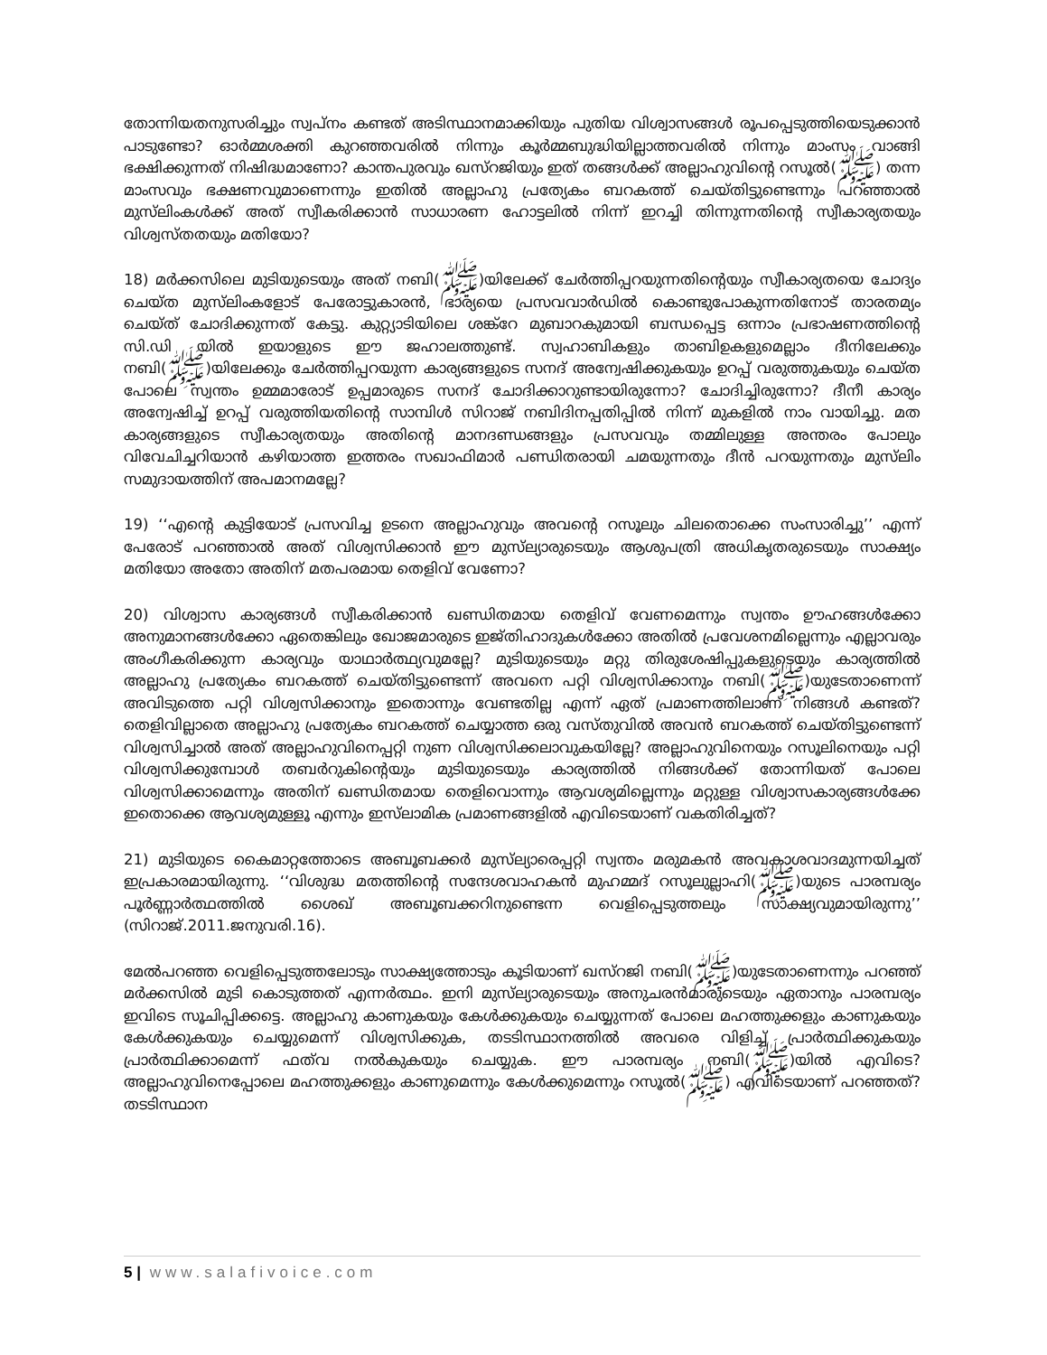തോന്നിയതനുസരിച്ചും സ്വപ്നം കണ്ടത് അടിസ്ഥാനമാക്കിയും പുതിയ വിശ്വാസങ്ങൾ രൂപപ്പെടുത്തിയെടുക്കാൻ പാടുണ്ടോ? ഓർമ്മശക്തി കുറഞ്ഞവരിൽ നിന്നും കൂർമ്മബുദ്ധിയില്ലാത്തവരിൽ നിന്നും മാംസം വാങ്ങി ഭക്ഷിക്കുന്നത് നിഷിദ്ധമാണോ? കാന്തപുരവും ഖസ്റജിയും ഇത് തങ്ങൾക്ക് അല്ലാഹുവിന്റെ റസൂൽ(ﷺ) തന്ന മാംസവും ഭക്ഷണവുമാണെന്നും ഇതിൽ അല്ലാഹു പ്രത്യേകം ബറകത്ത് ചെയ്തിട്ടുണ്ടെന്നും പറഞ്ഞാൽ മുസ്‌ലിംകൾക്ക് അത് സ്വീകരിക്കാൻ സാധാരണ ഹോട്ടലിൽ നിന്ന് ഇറച്ചി തിന്നുന്നതിന്റെ സ്വീകാര്യതയും വിശ്വസ്തതയും മതിയോ?
18) മർക്കസിലെ മുടിയുടെയും അത് നബി(ﷺ)യിലേക്ക് ചേർത്തിപ്പറയുന്നതിന്റെയും സ്വീകാര്യതയെ ചോദ്യം ചെയ്ത മുസ്‌ലിംകളോട് പേരോട്ടുകാരൻ, ഭാര്യയെ പ്രസവവാർഡിൽ കൊണ്ടുപോകുന്നതിനോട് താരതമ്യം ചെയ്ത് ചോദിക്കുന്നത് കേട്ടു. കുറ്റ്യാടിയിലെ ശങ്ക്റേ മുബാറകുമായി ബന്ധപ്പെട്ട ഒന്നാം പ്രഭാഷണത്തിന്റെ സി.ഡി യിൽ ഇയാളുടെ ഈ ജഹാലത്തുണ്ട്. സ്വഹാബികളും താബിഉകളുമെല്ലാം ദീനിലേക്കും നബി(ﷺ)യിലേക്കും ചേർത്തിപ്പറയുന്ന കാര്യങ്ങളുടെ സനദ് അന്വേഷിക്കുകയും ഉറപ്പ് വരുത്തുകയും ചെയ്ത പോലെ സ്വന്തം ഉമ്മമാരോട് ഉപ്പമാരുടെ സനദ് ചോദിക്കാറുണ്ടായിരുന്നോ? ചോദിച്ചിരുന്നോ? ദീനീ കാര്യം അന്വേഷിച്ച് ഉറപ്പ് വരുത്തിയതിന്റെ സാമ്പിൾ സിറാജ് നബിദിനപ്പതിപ്പിൽ നിന്ന് മുകളിൽ നാം വായിച്ചു. മത കാര്യങ്ങളുടെ സ്വീകാര്യതയും അതിന്റെ മാനദണ്ഡങ്ങളും പ്രസവവും തമ്മിലുള്ള അന്തരം പോലും വിവേചിച്ചറിയാൻ കഴിയാത്ത ഇത്തരം സഖാഫിമാർ പണ്ഡിതരായി ചമയുന്നതും ദീൻ പറയുന്നതും മുസ്‌ലിം സമുദായത്തിന് അപമാനമല്ലേ?
19) ‘‘എന്റെ കുട്ടിയോട് പ്രസവിച്ച ഉടനെ അല്ലാഹുവും അവന്റെ റസൂലും ചിലതൊക്കെ സംസാരിച്ചു’’ എന്ന് പേരോട് പറഞ്ഞാൽ അത് വിശ്വസിക്കാൻ ഈ മുസ്‌ല്യാരുടെയും ആശുപത്രി അധികൃതരുടെയും സാക്ഷ്യം മതിയോ അതോ അതിന് മതപരമായ തെളിവ് വേണോ?
20) വിശ്വാസ കാര്യങ്ങൾ സ്വീകരിക്കാൻ ഖണ്ഡിതമായ തെളിവ് വേണമെന്നും സ്വന്തം ഊഹങ്ങൾക്കോ അനുമാനങ്ങൾക്കോ ഏതെങ്കിലും ഖോജമാരുടെ ഇജ്തിഹാദുകൾക്കോ അതിൽ പ്രവേശനമില്ലെന്നും എല്ലാവരും അംഗീകരിക്കുന്ന കാര്യവും യാഥാർത്ഥ്യവുമല്ലേ? മുടിയുടെയും മറ്റു തിരുശേഷിപ്പുകളുടെയും കാര്യത്തിൽ അല്ലാഹു പ്രത്യേകം ബറകത്ത് ചെയ്തിട്ടുണ്ടെന്ന് അവനെ പറ്റി വിശ്വസിക്കാനും നബി(ﷺ)യുടേതാണെന്ന് അവിടുത്തെ പറ്റി വിശ്വസിക്കാനും ഇതൊന്നും വേണ്ടതില്ല എന്ന് ഏത് പ്രമാണത്തിലാണ് നിങ്ങൾ കണ്ടത്? തെളിവില്ലാതെ അല്ലാഹു പ്രത്യേകം ബറകത്ത് ചെയ്യാത്ത ഒരു വസ്തുവിൽ അവൻ ബറകത്ത് ചെയ്തിട്ടുണ്ടെന്ന് വിശ്വസിച്ചാൽ അത് അല്ലാഹുവിനെപ്പറ്റി നുണ വിശ്വസിക്കലാവുകയില്ലേ? അല്ലാഹുവിനെയും റസൂലിനെയും പറ്റി വിശ്വസിക്കുമ്പോൾ തബർറുകിന്റെയും മുടിയുടെയും കാര്യത്തിൽ നിങ്ങൾക്ക് തോന്നിയത് പോലെ വിശ്വസിക്കാമെന്നും അതിന് ഖണ്ഡിതമായ തെളിവൊന്നും ആവശ്യമില്ലെന്നും മറ്റുള്ള വിശ്വാസകാര്യങ്ങൾക്കേ ഇതൊക്കെ ആവശ്യമുള്ളൂ എന്നും ഇസ്‌ലാമിക പ്രമാണങ്ങളിൽ എവിടെയാണ് വകതിരിച്ചത്?
21) മുടിയുടെ കൈമാറ്റത്തോടെ അബൂബക്കർ മുസ്‌ല്യാരെപ്പറ്റി സ്വന്തം മരുമകൻ അവകാശവാദമുന്നയിച്ചത് ഇപ്രകാരമായിരുന്നു. ‘‘വിശുദ്ധ മതത്തിന്റെ സന്ദേശവാഹകൻ മുഹമ്മദ് റസൂലുല്ലാഹി(ﷺ)യുടെ പാരമ്പര്യം പൂർണ്ണാർത്ഥത്തിൽ ശൈഖ് അബൂബക്കറിനുണ്ടെന്ന വെളിപ്പെടുത്തലും സാക്ഷ്യവുമായിരുന്നു’’ (സിറാജ്.2011.ജനുവരി.16).
മേൽപറഞ്ഞ വെളിപ്പെടുത്തലോടും സാക്ഷ്യത്തോടും കൂടിയാണ് ഖസ്റജി നബി(ﷺ)യുടേതാണെന്നും പറഞ്ഞ് മർക്കസിൽ മുടി കൊടുത്തത് എന്നർത്ഥം. ഇനി മുസ്‌ല്യാരുടെയും അനുചരൻമാരുടെയും ഏതാനും പാരമ്പര്യം ഇവിടെ സൂചിപ്പിക്കട്ടെ. അല്ലാഹു കാണുകയും കേൾക്കുകയും ചെയ്യുന്നത് പോലെ മഹത്തുക്കളും കാണുകയും കേൾക്കുകയും ചെയ്യുമെന്ന് വിശ്വസിക്കുക, തടടിസ്ഥാനത്തിൽ അവരെ വിളിച്ച് പ്രാർത്ഥിക്കുകയും പ്രാർത്ഥിക്കാമെന്ന് ഫത്‌വ നൽകുകയും ചെയ്യുക. ഈ പാരമ്പര്യം നബി(ﷺ)യിൽ എവിടെ? അല്ലാഹുവിനെപ്പോലെ മഹത്തുക്കളും കാണുമെന്നും കേൾക്കുമെന്നും റസൂൽ(ﷺ) എവിടെയാണ് പറഞ്ഞത്? തടടിസ്ഥാന
5 | www.salafivoice.com